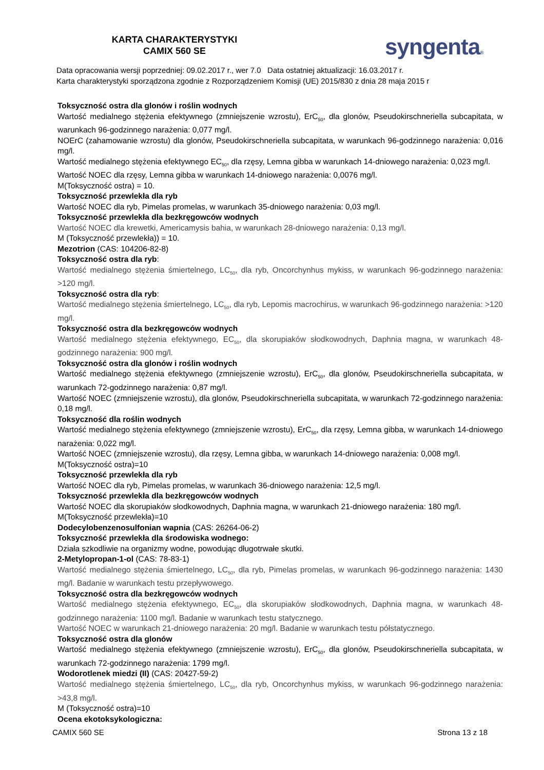KARTA CHARAKTERYSTYKI
CAMIX 560 SE
syngenta®
Data opracowania wersji poprzedniej: 09.02.2017 r., wer 7.0 Data ostatniej aktualizacji: 16.03.2017 r.
Karta charakterystyki sporządzona zgodnie z Rozporządzeniem Komisji (UE) 2015/830 z dnia 28 maja 2015 r
Toksyczność ostra dla glonów i roślin wodnych
Wartość medialnego stężenia efektywnego (zmniejszenie wzrostu), ErC<sub>50</sub>, dla glonów, Pseudokirschneriella subcapitata, w warunkach 96-godzinnego narażenia: 0,077 mg/l.
NOErC (zahamowanie wzrostu) dla glonów, Pseudokirschneriella subcapitata, w warunkach 96-godzinnego narażenia: 0,016 mg/l.
Wartość medialnego stężenia efektywnego EC<sub>50</sub>, dla rzęsy, Lemna gibba w warunkach 14-dniowego narażenia: 0,023 mg/l.
Wartość NOEC dla rzęsy, Lemna gibba w warunkach 14-dniowego narażenia: 0,0076 mg/l.
M(Toksyczność ostra) = 10.
Toksyczność przewlekła dla ryb
Wartość NOEC dla ryb, Pimelas promelas, w warunkach 35-dniowego narażenia: 0,03 mg/l.
Toksyczność przewlekła dla bezkręgowców wodnych
Wartość NOEC dla krewetki, Americamysis bahia, w warunkach 28-dniowego narażenia: 0,13 mg/l.
M (Toksyczność przewlekła)) = 10.
Mezotrion (CAS: 104206-82-8)
Toksyczność ostra dla ryb:
Wartość medialnego stężenia śmiertelnego, LC<sub>50</sub>, dla ryb, Oncorchynhus mykiss, w warunkach 96-godzinnego narażenia: >120 mg/l.
Toksyczność ostra dla ryb:
Wartość medialnego stężenia śmiertelnego, LC<sub>50</sub>, dla ryb, Lepomis macrochirus, w warunkach 96-godzinnego narażenia: >120 mg/l.
Toksyczność ostra dla bezkręgowców wodnych
Wartość medialnego stężenia efektywnego, EC<sub>50</sub>, dla skorupiaków słodkowodnych, Daphnia magna, w warunkach 48-godzinnego narażenia: 900 mg/l.
Toksyczność ostra dla glonów i roślin wodnych
Wartość medialnego stężenia efektywnego (zmniejszenie wzrostu), ErC<sub>50</sub>, dla glonów, Pseudokirschneriella subcapitata, w warunkach 72-godzinnego narażenia: 0,87 mg/l.
Wartość NOEC (zmniejszenie wzrostu), dla glonów, Pseudokirschneriella subcapitata, w warunkach 72-godzinnego narażenia: 0,18 mg/l.
Toksyczność dla roślin wodnych
Wartość medialnego stężenia efektywnego (zmniejszenie wzrostu), ErC<sub>50</sub>, dla rzęsy, Lemna gibba, w warunkach 14-dniowego narażenia: 0,022 mg/l.
Wartość NOEC (zmniejszenie wzrostu), dla rzęsy, Lemna gibba, w warunkach 14-dniowego narażenia: 0,008 mg/l.
M(Toksyczność ostra)=10
Toksyczność przewlekła dla ryb
Wartość NOEC dla ryb, Pimelas promelas, w warunkach 36-dniowego narażenia: 12,5 mg/l.
Toksyczność przewlekła dla bezkręgowców wodnych
Wartość NOEC dla skorupiaków słodkowodnych, Daphnia magna, w warunkach 21-dniowego narażenia: 180 mg/l.
M(Toksyczność przewlekła)=10
Dodecylobenzenosulfonian wapnia (CAS: 26264-06-2)
Toksyczność przewlekła dla środowiska wodnego:
Działa szkodliwie na organizmy wodne, powodując długotrwałe skutki.
2-Metylopropan-1-ol (CAS: 78-83-1)
Wartość medialnego stężenia śmiertelnego, LC<sub>50</sub>, dla ryb, Pimelas promelas, w warunkach 96-godzinnego narażenia: 1430 mg/l. Badanie w warunkach testu przepływowego.
Toksyczność ostra dla bezkręgowców wodnych
Wartość medialnego stężenia efektywnego, EC<sub>50</sub>, dla skorupiaków słodkowodnych, Daphnia magna, w warunkach 48-godzinnego narażenia: 1100 mg/l. Badanie w warunkach testu statycznego.
Wartość NOEC w warunkach 21-dniowego narażenia: 20 mg/l. Badanie w warunkach testu półstatycznego.
Toksyczność ostra dla glonów
Wartość medialnego stężenia efektywnego (zmniejszenie wzrostu), ErC<sub>50</sub>, dla glonów, Pseudokirschneriella subcapitata, w warunkach 72-godzinnego narażenia: 1799 mg/l.
Wodorotlenek miedzi (II) (CAS: 20427-59-2)
Wartość medialnego stężenia śmiertelnego, LC<sub>50</sub>, dla ryb, Oncorchynhus mykiss, w warunkach 96-godzinnego narażenia: >43,8 mg/l.
M (Toksyczność ostra)=10
Ocena ekotoksykologiczna:
CAMIX 560 SE Strona 13 z 18